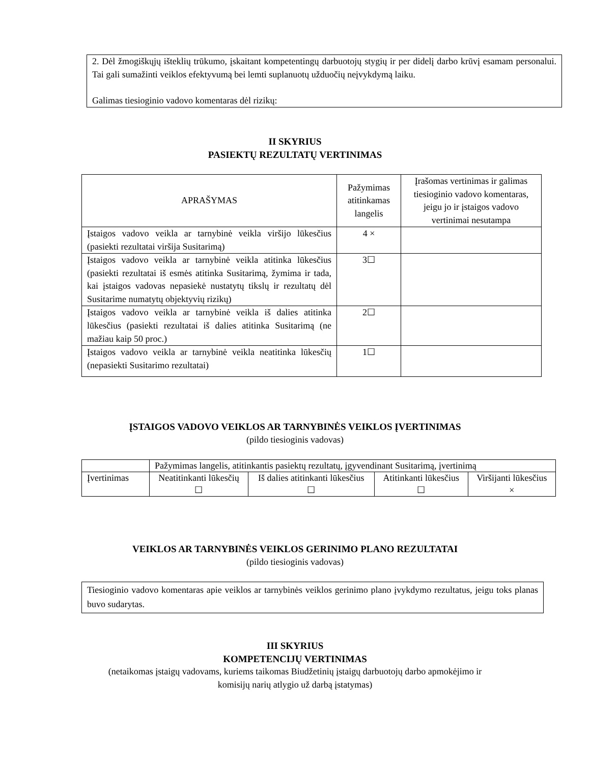2. Dėl žmogiškųjų išteklių trūkumo, įskaitant kompetentingų darbuotojų stygių ir per didelį darbo krūvį esamam personalui. Tai gali sumažinti veiklos efektyvumą bei lemti suplanuotų užduočių neįvykdymą laiku.
Galimas tiesioginio vadovo komentaras dėl rizikų:
II SKYRIUS
PASIEKTŲ REZULTATŲ VERTINIMAS
| APRAŠYMAS | Pažymimas atitinkamas langelis | Įrašomas vertinimas ir galimas tiesioginio vadovo komentaras, jeigu jo ir įstaigos vadovo vertinimai nesutampa |
| Įstaigos vadovo veikla ar tarnybinė veikla viršijo lūkesčius (pasiekti rezultatai viršija Susitarimą) | 4 × | |
| Įstaigos vadovo veikla ar tarnybinė veikla atitinka lūkesčius (pasiekti rezultatai iš esmės atitinka Susitarimą, žymima ir tada, kai įstaigos vadovas nepasiekė nustatytų tikslų ir rezultatų dėl Susitarime numatytų objektyvių rizikų) | 3☐ | |
| Įstaigos vadovo veikla ar tarnybinė veikla iš dalies atitinka lūkesčius (pasiekti rezultatai iš dalies atitinka Susitarimą (ne mažiau kaip 50 proc.) | 2☐ | |
| Įstaigos vadovo veikla ar tarnybinė veikla neatitinka lūkesčių (nepasiekti Susitarimo rezultatai) | 1☐ | |
ĮSTAIGOS VADOVO VEIKLOS AR TARNYBINĖS VEIKLOS ĮVERTINIMAS
(pildo tiesioginis vadovas)
| | Pažymimas langelis, atitinkantis pasiektų rezultatų, įgyvendinant Susitarimą, įvertinimą | | | |
| Įvertinimas | Neatitinkanti lūkesčių ☐ | Iš dalies atitinkanti lūkesčius ☐ | Atitinkanti lūkesčius ☐ | Viršijanti lūkesčius × |
VEIKLOS AR TARNYBINĖS VEIKLOS GERINIMO PLANO REZULTATAI
(pildo tiesioginis vadovas)
Tiesioginio vadovo komentaras apie veiklos ar tarnybinės veiklos gerinimo plano įvykdymo rezultatus, jeigu toks planas buvo sudarytas.
III SKYRIUS
KOMPETENCIJŲ VERTINIMAS
(netaikomas įstaigų vadovams, kuriems taikomas Biudžetinių įstaigų darbuotojų darbo apmokėjimo ir
komisijų narių atlygio už darbą įstatymas)